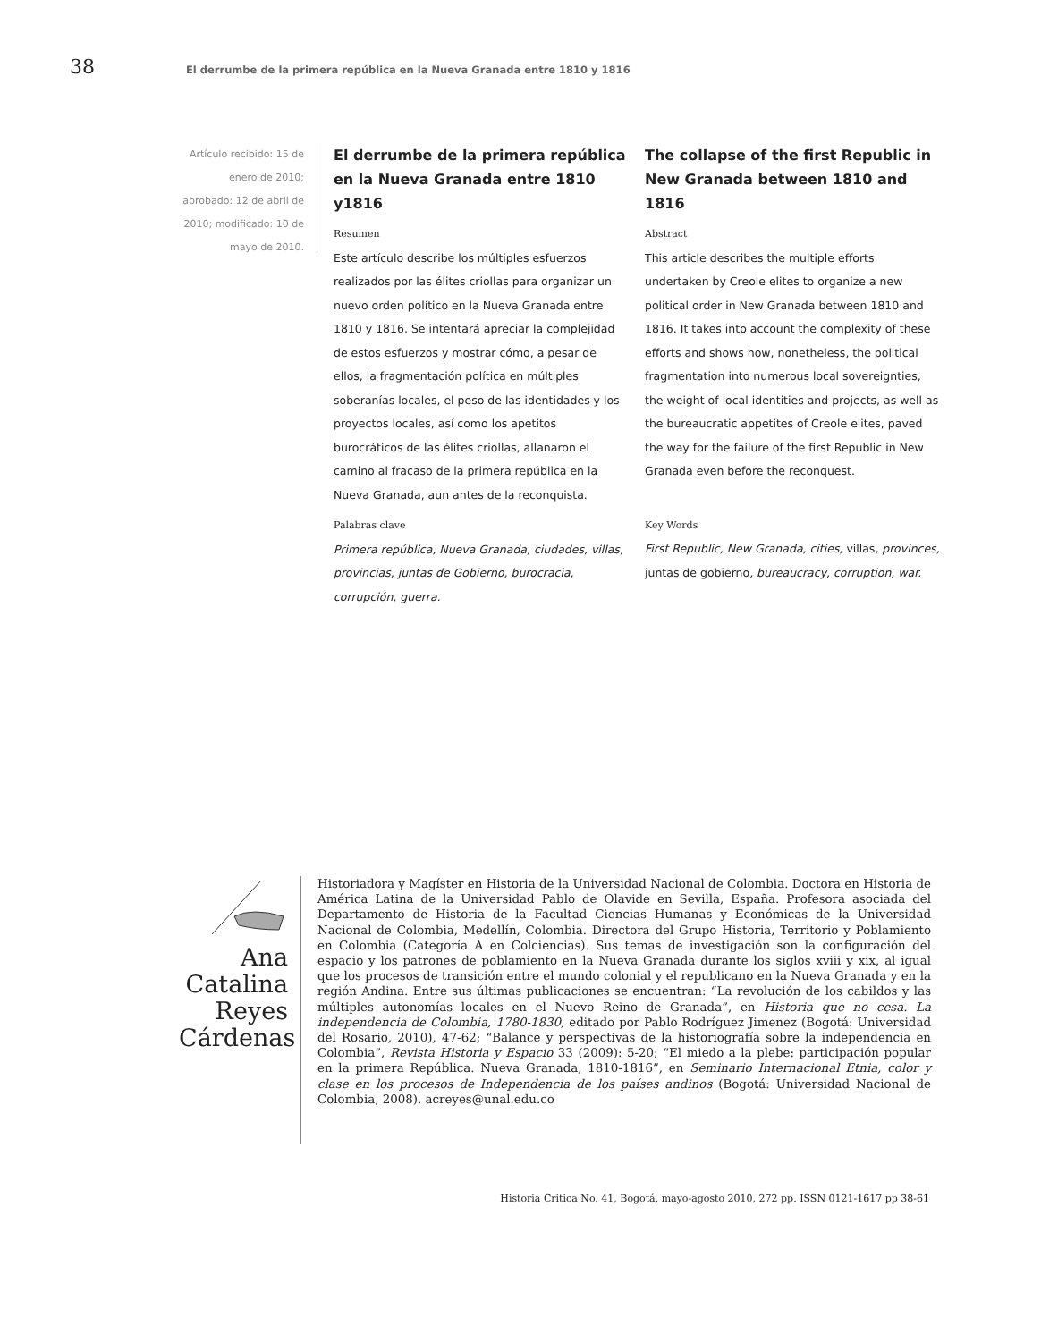38
El derrumbe de la primera república en la Nueva Granada entre 1810 y 1816
Artículo recibido: 15 de enero de 2010; aprobado: 12 de abril de 2010; modificado: 10 de mayo de 2010.
El derrumbe de la primera república en la Nueva Granada entre 1810 y1816
Resumen
Este artículo describe los múltiples esfuerzos realizados por las élites criollas para organizar un nuevo orden político en la Nueva Granada entre 1810 y 1816. Se intentará apreciar la complejidad de estos esfuerzos y mostrar cómo, a pesar de ellos, la fragmentación política en múltiples soberanías locales, el peso de las identidades y los proyectos locales, así como los apetitos burocráticos de las élites criollas, allanaron el camino al fracaso de la primera república en la Nueva Granada, aun antes de la reconquista.
Palabras clave
Primera república, Nueva Granada, ciudades, villas, provincias, juntas de Gobierno, burocracia, corrupción, guerra.
The collapse of the first Republic in New Granada between 1810 and 1816
Abstract
This article describes the multiple efforts undertaken by Creole elites to organize a new political order in New Granada between 1810 and 1816. It takes into account the complexity of these efforts and shows how, nonetheless, the political fragmentation into numerous local sovereignties, the weight of local identities and projects, as well as the bureaucratic appetites of Creole elites, paved the way for the failure of the first Republic in New Granada even before the reconquest.
Key Words
First Republic, New Granada, cities, villas, provinces, juntas de gobierno, bureaucracy, corruption, war.
Ana Catalina Reyes Cárdenas
Historiadora y Magíster en Historia de la Universidad Nacional de Colombia. Doctora en Historia de América Latina de la Universidad Pablo de Olavide en Sevilla, España. Profesora asociada del Departamento de Historia de la Facultad Ciencias Humanas y Económicas de la Universidad Nacional de Colombia, Medellín, Colombia. Directora del Grupo Historia, Territorio y Poblamiento en Colombia (Categoría A en Colciencias). Sus temas de investigación son la configuración del espacio y los patrones de poblamiento en la Nueva Granada durante los siglos xviii y xix, al igual que los procesos de transición entre el mundo colonial y el republicano en la Nueva Granada y en la región Andina. Entre sus últimas publicaciones se encuentran: “La revolución de los cabildos y las múltiples autonomías locales en el Nuevo Reino de Granada”, en Historia que no cesa. La independencia de Colombia, 1780-1830, editado por Pablo Rodríguez Jimenez (Bogotá: Universidad del Rosario, 2010), 47-62; “Balance y perspectivas de la historiografía sobre la independencia en Colombia”, Revista Historia y Espacio 33 (2009): 5-20; “El miedo a la plebe: participación popular en la primera República. Nueva Granada, 1810-1816”, en Seminario Internacional Etnia, color y clase en los procesos de Independencia de los países andinos (Bogotá: Universidad Nacional de Colombia, 2008). acreyes@unal.edu.co
Historia Critica No. 41, Bogotá, mayo-agosto 2010, 272 pp. ISSN 0121-1617 pp 38-61